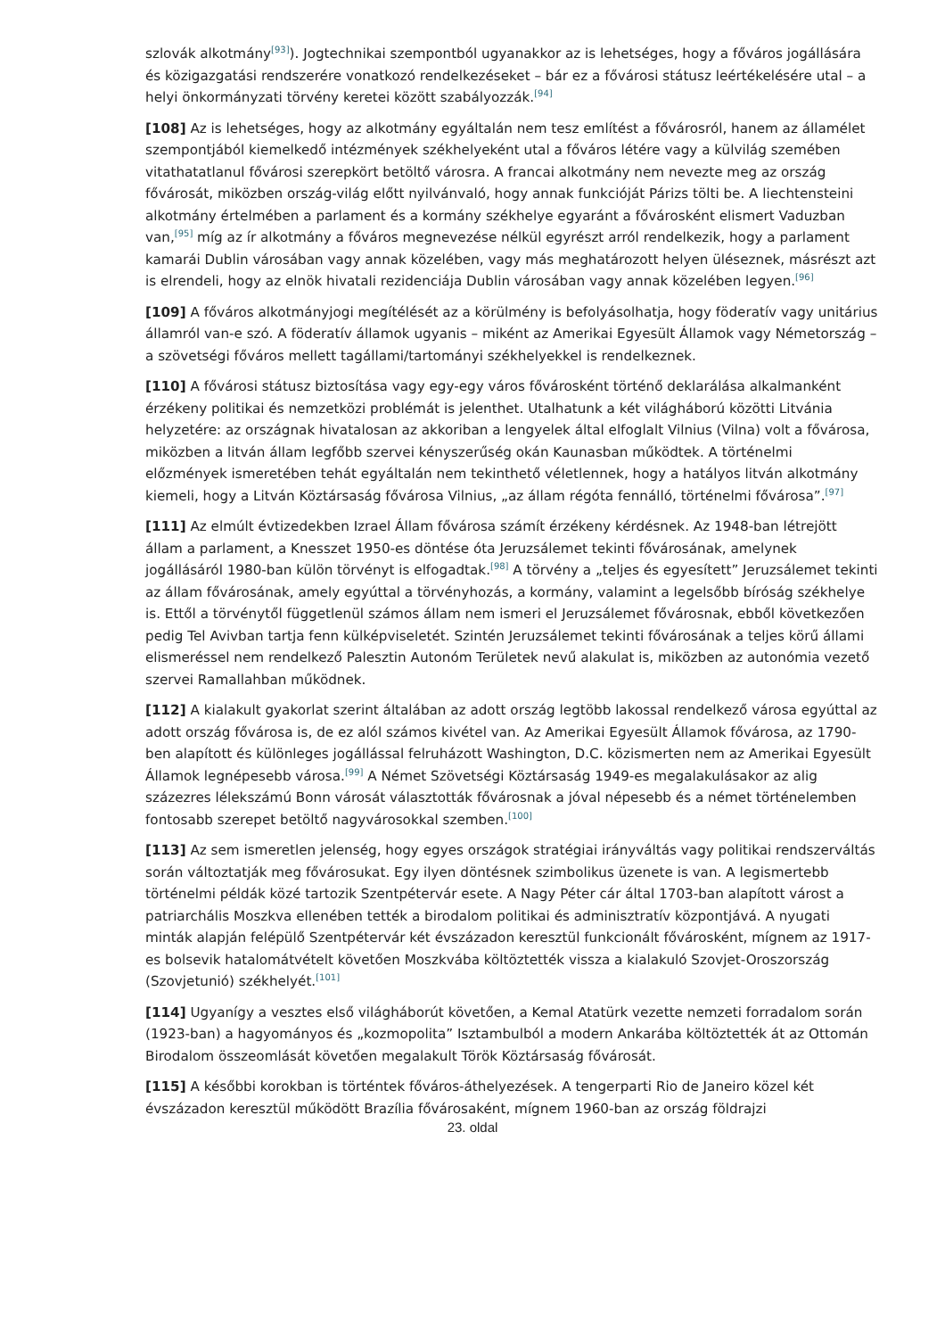szlovák alkotmány<sup>[93]</sup>). Jogtechnikai szempontból ugyanakkor az is lehetséges, hogy a főváros jogállására és közigazgatási rendszerére vonatkozó rendelkezéseket – bár ez a fővárosi státusz leértékelésére utal – a helyi önkormányzati törvény keretei között szabályozzák.<sup>[94]</sup>
[108] Az is lehetséges, hogy az alkotmány egyáltalán nem tesz említést a fővárosról, hanem az államélet szempontjából kiemelkedő intézmények székhelyeként utal a főváros létére vagy a külvilág szemében vitathatatlanul fővárosi szerepkört betöltő városra. A francai alkotmány nem nevezte meg az ország fővárosát, miközben ország-világ előtt nyilvánvaló, hogy annak funkcióját Párizs tölti be. A liechtensteini alkotmány értelmében a parlament és a kormány székhelye egyaránt a fővárosként elismert Vaduzban van,<sup>[95]</sup> míg az ír alkotmány a főváros megnevezése nélkül egyrészt arról rendelkezik, hogy a parlament kamarái Dublin városában vagy annak közelében, vagy más meghatározott helyen üléseznek, másrészt azt is elrendeli, hogy az elnök hivatali rezidenciája Dublin városában vagy annak közelében legyen.<sup>[96]</sup>
[109] A főváros alkotmányjogi megítélését az a körülmény is befolyásolhatja, hogy föderatív vagy unitárius államról van-e szó. A föderatív államok ugyanis – miként az Amerikai Egyesült Államok vagy Németország – a szövetségi főváros mellett tagállami/tartományi székhelyekkel is rendelkeznek.
[110] A fővárosi státusz biztosítása vagy egy-egy város fővárosként történő deklarálása alkalmanként érzékeny politikai és nemzetközi problémát is jelenthet. Utalhatunk a két világháború közötti Litvánia helyzetére: az országnak hivatalosan az akkoriban a lengyelek által elfoglalt Vilnius (Vilna) volt a fővárosa, miközben a litván állam legfőbb szervei kényszerűség okán Kaunasban működtek. A történelmi előzmények ismeretében tehát egyáltalán nem tekinthető véletlennek, hogy a hatályos litván alkotmány kiemeli, hogy a Litván Köztársaság fővárosa Vilnius, „az állam régóta fennálló, történelmi fővárosa”.<sup>[97]</sup>
[111] Az elmúlt évtizedekben Izrael Állam fővárosa számít érzékeny kérdésnek. Az 1948-ban létrejött állam a parlament, a Knesszet 1950-es döntése óta Jeruzsálemet tekinti fővárosának, amelynek jogállásáról 1980-ban külön törvényt is elfogadtak.<sup>[98]</sup> A törvény a „teljes és egyesített” Jeruzsálemet tekinti az állam fővárosának, amely egyúttal a törvényhozás, a kormány, valamint a legelsőbb bíróság székhelye is. Ettől a törvénytől függetlenül számos állam nem ismeri el Jeruzsálemet fővárosnak, ebből következően pedig Tel Avivban tartja fenn külképviseletét. Szintén Jeruzsálemet tekinti fővárosának a teljes körű állami elismeréssel nem rendelkező Palesztin Autonóm Területek nevű alakulat is, miközben az autonómia vezető szervei Ramallahban működnek.
[112] A kialakult gyakorlat szerint általában az adott ország legtöbb lakossal rendelkező városa egyúttal az adott ország fővárosa is, de ez alól számos kivétel van. Az Amerikai Egyesült Államok fővárosa, az 1790-ben alapított és különleges jogállással felruházott Washington, D.C. közismerten nem az Amerikai Egyesült Államok legnépesebb városa.<sup>[99]</sup> A Német Szövetségi Köztársaság 1949-es megalakulásakor az alig százezres lélekszámú Bonn városát választották fővárosnak a jóval népesebb és a német történelemben fontosabb szerepet betöltő nagyvárosokkal szemben.<sup>[100]</sup>
[113] Az sem ismeretlen jelenség, hogy egyes országok stratégiai irányváltás vagy politikai rendszerváltás során változtatják meg fővárosukat. Egy ilyen döntésnek szimbolikus üzenete is van. A legismertebb történelmi példák közé tartozik Szentpétervár esete. A Nagy Péter cár által 1703-ban alapított várost a patriarchális Moszkva ellenében tették a birodalom politikai és adminisztratív központjává. A nyugati minták alapján felépülő Szentpétervár két évszázadon keresztül funkcionált fővárosként, mígnem az 1917-es bolsevik hatalomátvételt követően Moszkvába költöztették vissza a kialakuló Szovjet-Oroszország (Szovjetunió) székhelyét.<sup>[101]</sup>
[114] Ugyanígy a vesztes első világháborút követően, a Kemal Atatürk vezette nemzeti forradalom során (1923-ban) a hagyományos és „kozmopolita” Isztambulból a modern Ankarába költöztették át az Ottomán Birodalom összeomlását követően megalakult Török Köztársaság fővárosát.
[115] A későbbi korokban is történtek főváros-áthelyezések. A tengerparti Rio de Janeiro közel két évszázadon keresztül működött Brazília fővárosaként, mígnem 1960-ban az ország földrajzi
23. oldal